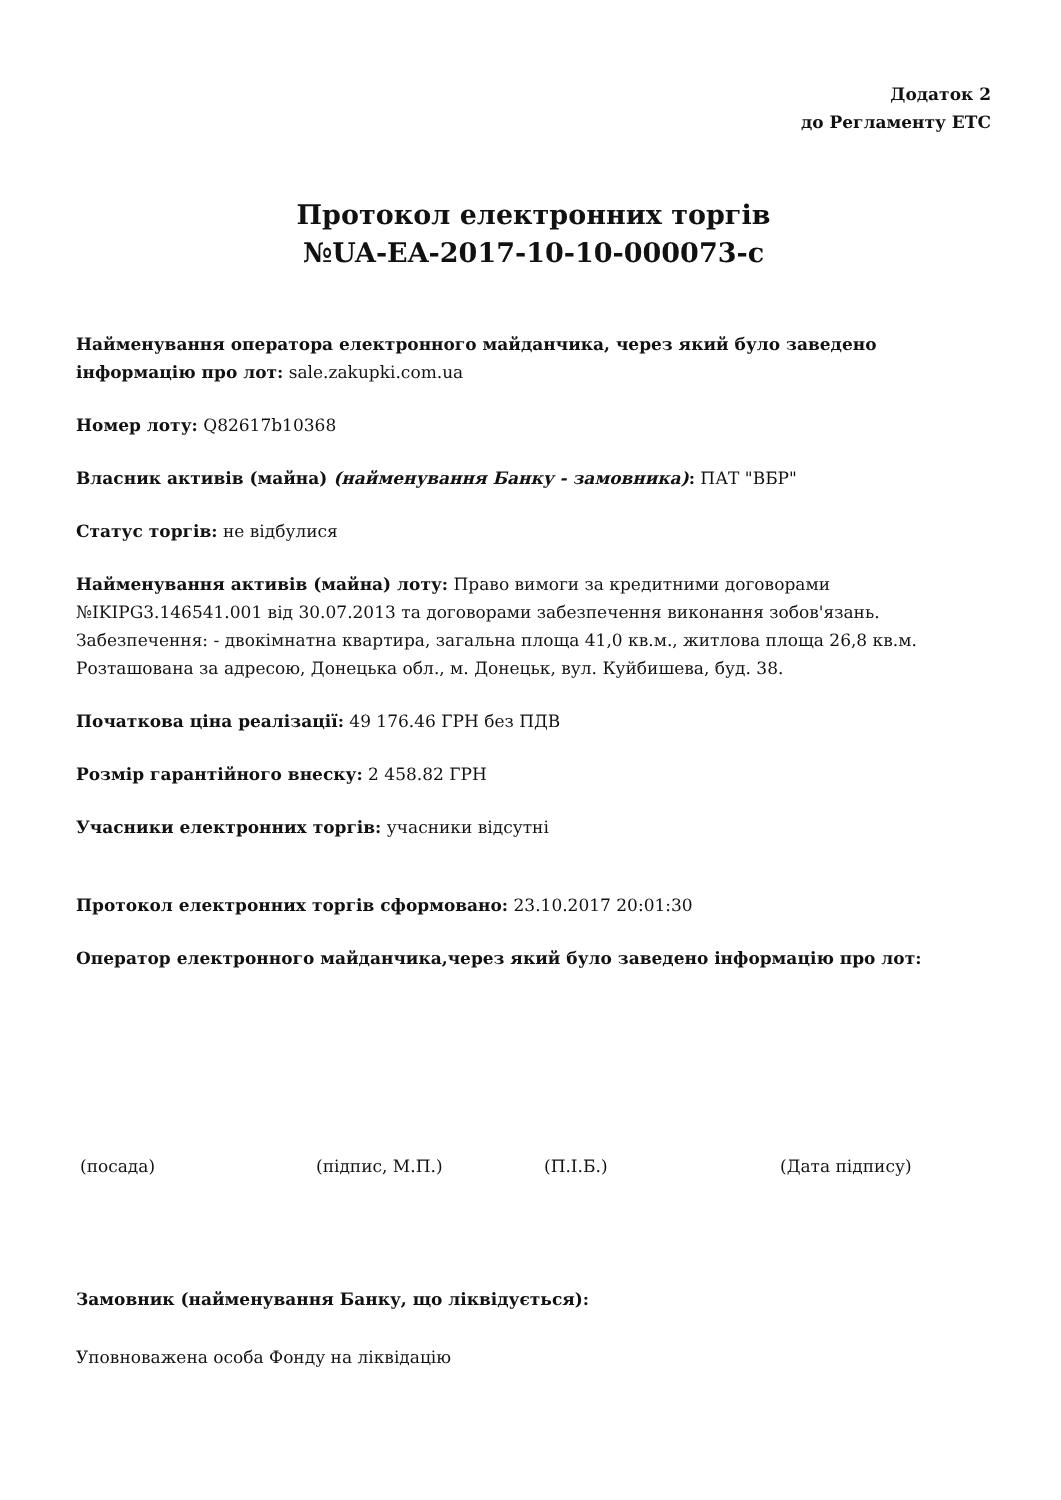Додаток 2
до Регламенту ЕТС
Протокол електронних торгів
№UA-EA-2017-10-10-000073-c
Найменування оператора електронного майданчика, через який було заведено інформацію про лот: sale.zakupki.com.ua
Номер лоту: Q82617b10368
Власник активів (майна) (найменування Банку - замовника): ПАТ "ВБР"
Статус торгів: не відбулися
Найменування активів (майна) лоту: Право вимоги за кредитними договорами №IKIPG3.146541.001 від 30.07.2013 та договорами забезпечення виконання зобов'язань. Забезпечення: - двокімнатна квартира, загальна площа 41,0 кв.м., житлова площа 26,8 кв.м. Розташована за адресою, Донецька обл., м. Донецьк, вул. Куйбишева, буд. 38.
Початкова ціна реалізації: 49 176.46 ГРН без ПДВ
Розмір гарантійного внеску: 2 458.82 ГРН
Учасники електронних торгів: учасники відсутні
Протокол електронних торгів сформовано: 23.10.2017 20:01:30
Оператор електронного майданчика,через який було заведено інформацію про лот:
(посада) (підпис, М.П.) (П.І.Б.) (Дата підпису)
Замовник (найменування Банку, що ліквідується):
Уповноважена особа Фонду на ліквідацію